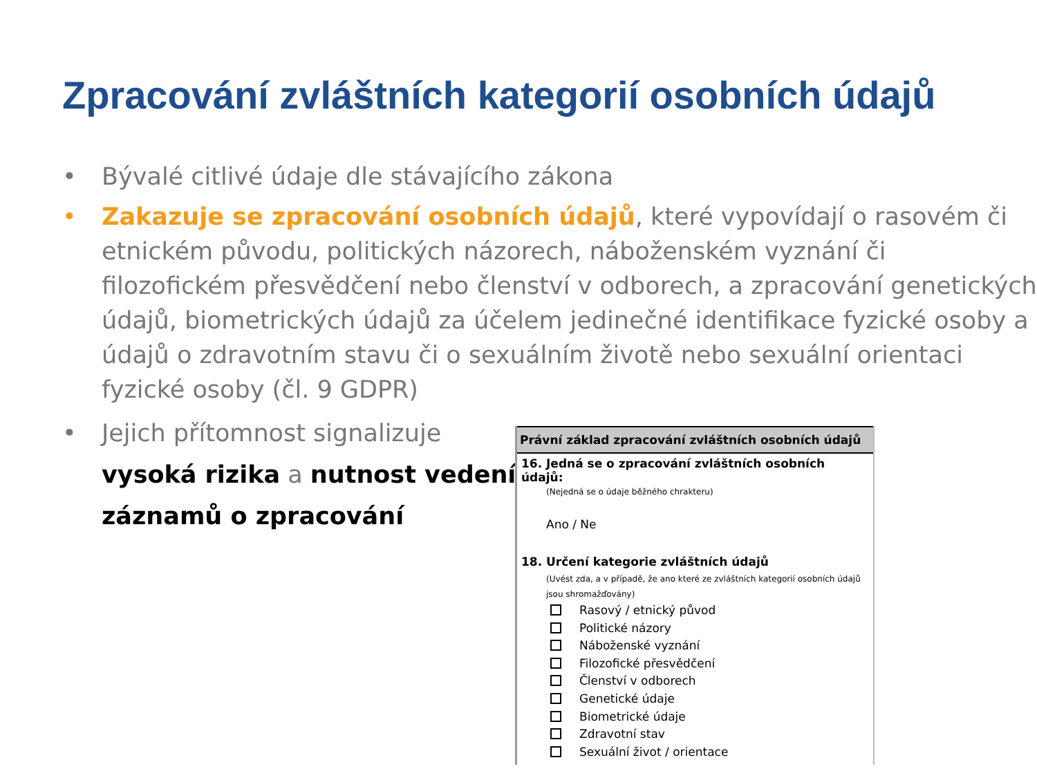Zpracování zvláštních kategorií osobních údajů
• Bývalé citlivé údaje dle stávajícího zákona
• Zakazuje se zpracování osobních údajů, které vypovídají o rasovém či etnickém původu, politických názorech, náboženském vyznání či filozofickém přesvědčení nebo členství v odborech, a zpracování genetických údajů, biometrických údajů za účelem jedinečné identifikace fyzické osoby a údajů o zdravotním stavu či o sexuálním životě nebo sexuální orientaci fyzické osoby (čl. 9 GDPR)
• Jejich přítomnost signalizuje
vysoká rizika a nutnost vedení záznamů o zpracování
Právní základ zpracování zvláštních osobních údajů
16. Jedná se o zpracování zvláštních osobních údajů:
(Nejedná se o údaje běžného chrakteru)
Ano / Ne
18. Určení kategorie zvláštních údajů
(Uvést zda, a v případě, že ano které ze zvláštních kategorií osobních údajů jsou shromažďovány)
Rasový / etnický původ
Politické názory
Náboženské vyznání
Filozofické přesvědčení
Členství v odborech
Genetické údaje
Biometrické údaje
Zdravotní stav
Sexuální život / orientace